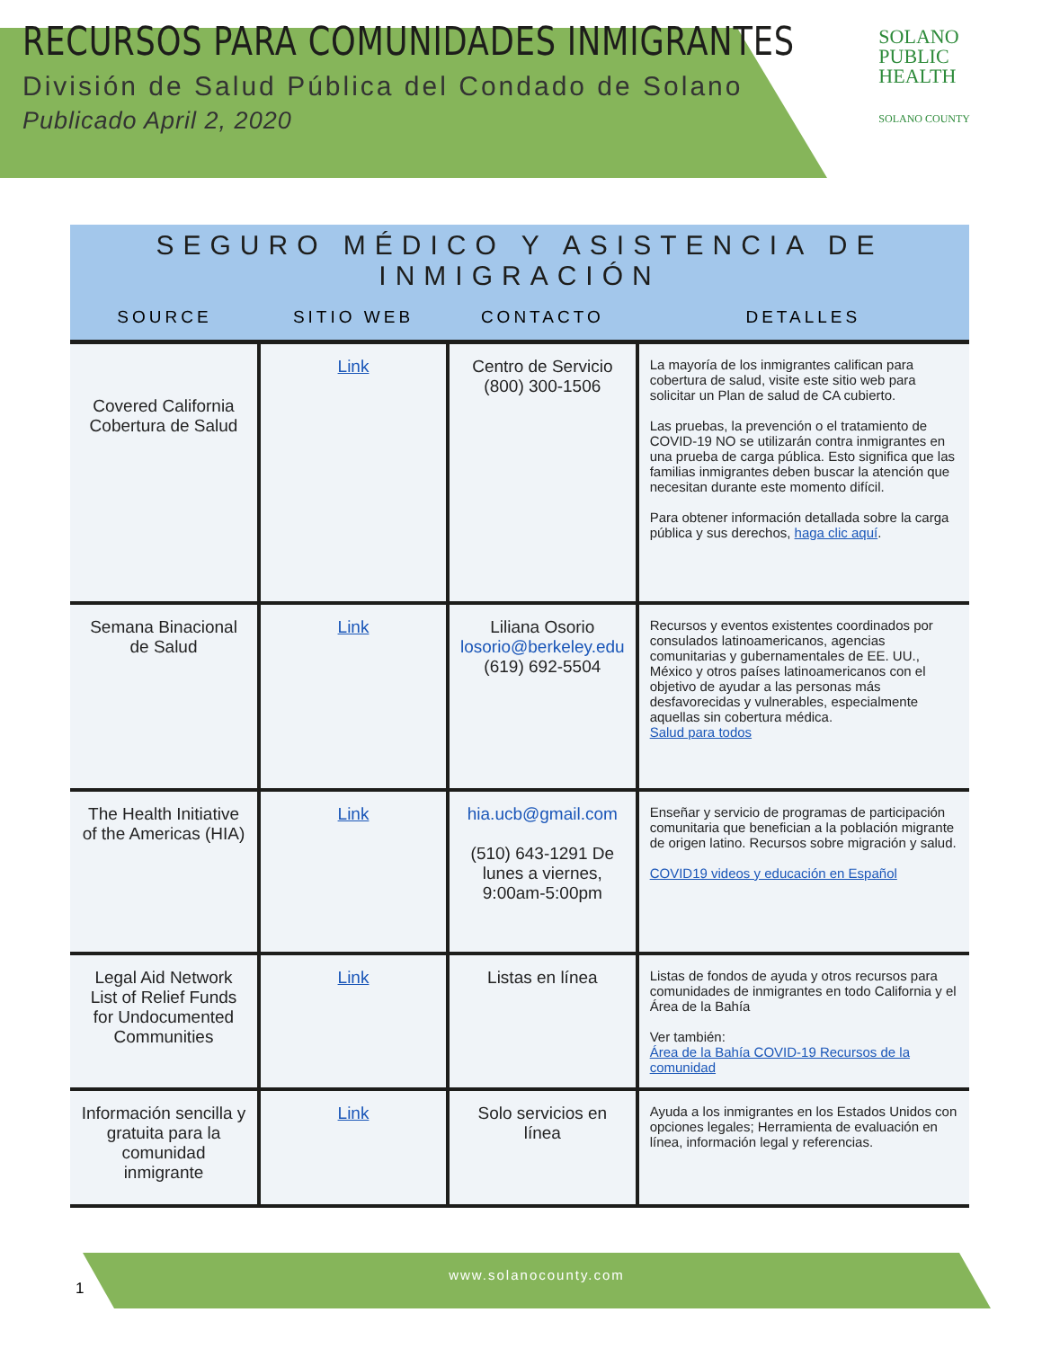RECURSOS PARA COMUNIDADES INMIGRANTES
División de Salud Pública del Condado de Solano
Publicado April 2, 2020
SOLANO
PUBLIC
HEALTH
SOLANO COUNTY
SEGURO MÉDICO Y ASISTENCIA DE INMIGRACIÓN
| SOURCE | SITIO WEB | CONTACTO | DETALLES |
| --- | --- | --- | --- |
| Covered California Cobertura de Salud | Link | Centro de Servicio (800) 300-1506 | La mayoría de los inmigrantes califican para cobertura de salud, visite este sitio web para solicitar un Plan de salud de CA cubierto. Las pruebas, la prevención o el tratamiento de COVID-19 NO se utilizarán contra inmigrantes en una prueba de carga pública. Esto significa que las familias inmigrantes deben buscar la atención que necesitan durante este momento difícil. Para obtener información detallada sobre la carga pública y sus derechos, haga clic aquí . |
| Semana Binacional de Salud | Link | Liliana Osorio losorio@berkeley.edu (619) 692-5504 | Recursos y eventos existentes coordinados por consulados latinoamericanos, agencias comunitarias y gubernamentales de EE. UU., México y otros países latinoamericanos con el objetivo de ayudar a las personas más desfavorecidas y vulnerables, especialmente aquellas sin cobertura médica. Salud para todos |
| The Health Initiative of the Americas (HIA) | Link | hia.ucb@gmail.com (510) 643-1291 De lunes a viernes, 9:00am-5:00pm | Enseñar y servicio de programas de participación comunitaria que benefician a la población migrante de origen latino. Recursos sobre migración y salud. COVID19 videos y educación en Español |
| Legal Aid Network List of Relief Funds for Undocumented Communities | Link | Listas en línea | Listas de fondos de ayuda y otros recursos para comunidades de inmigrantes en todo California y el Área de la Bahía Ver también: Área de la Bahía COVID-19 Recursos de la comunidad |
| Información sencilla y gratuita para la comunidad inmigrante | Link | Solo servicios en línea | Ayuda a los inmigrantes en los Estados Unidos con opciones legales; Herramienta de evaluación en línea, información legal y referencias. |
www.solanocounty.com
1